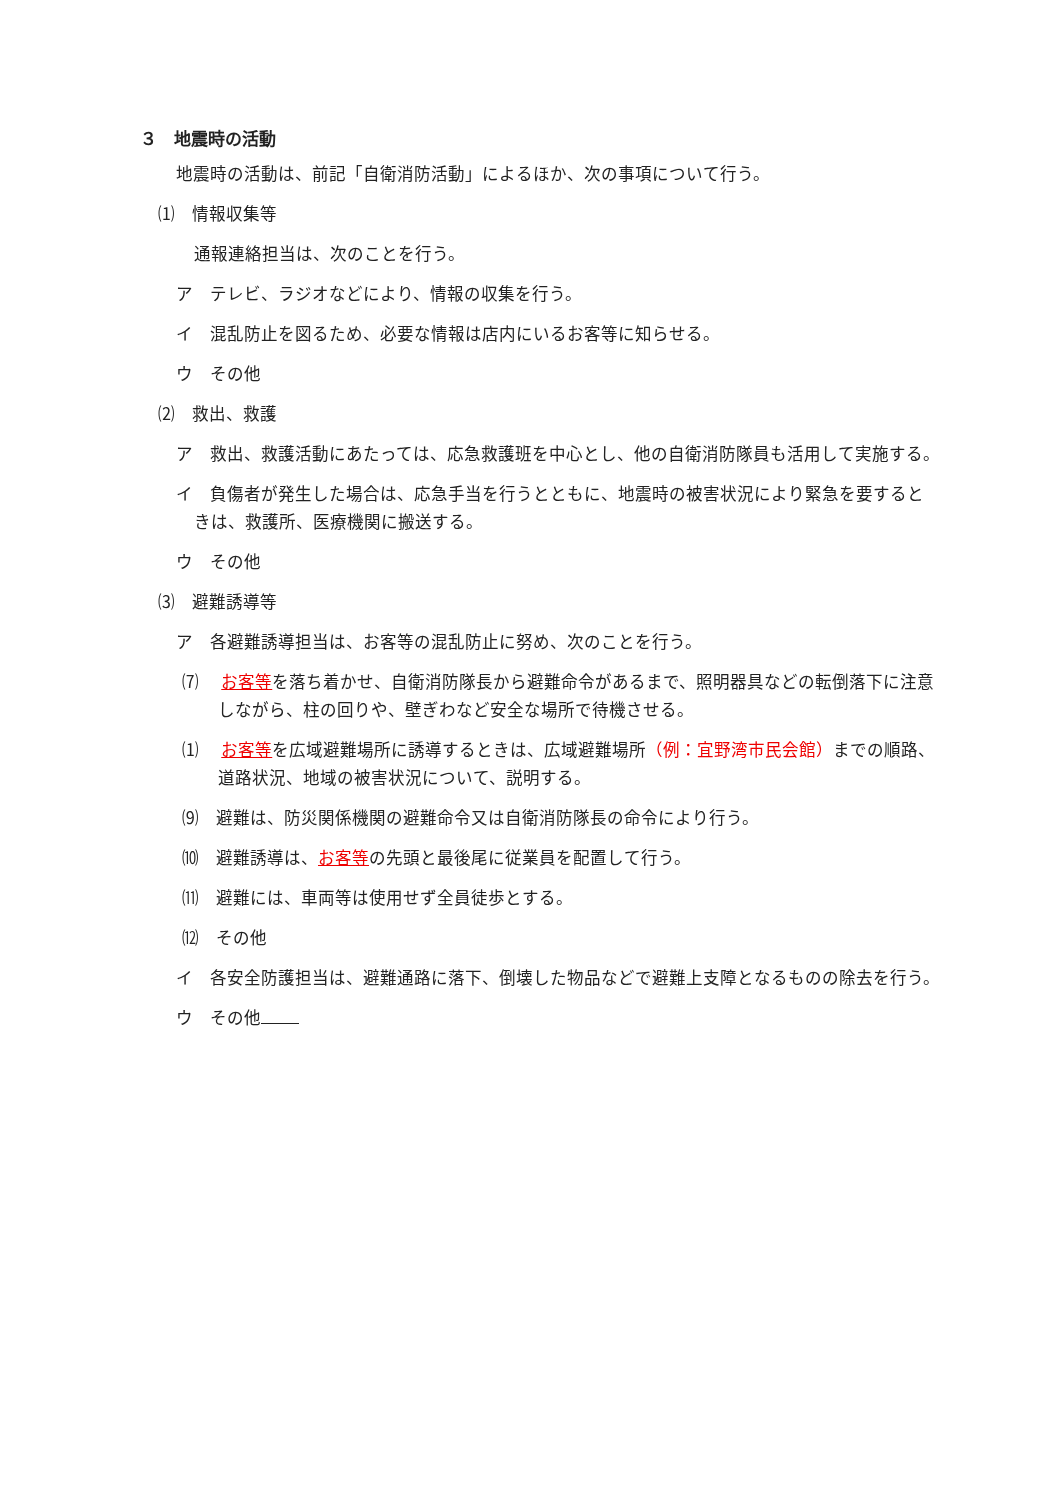３　地震時の活動
地震時の活動は、前記「自衛消防活動」によるほか、次の事項について行う。
⑴　情報収集等
通報連絡担当は、次のことを行う。
ア　テレビ、ラジオなどにより、情報の収集を行う。
イ　混乱防止を図るため、必要な情報は店内にいるお客等に知らせる。
ウ　その他
⑵　救出、救護
ア　救出、救護活動にあたっては、応急救護班を中心とし、他の自衛消防隊員も活用して実施する。
イ　負傷者が発生した場合は、応急手当を行うとともに、地震時の被害状況により緊急を要するときは、救護所、医療機関に搬送する。
ウ　その他
⑶　避難誘導等
ア　各避難誘導担当は、お客等の混乱防止に努め、次のことを行う。
⑺　 お客等を落ち着かせ、自衛消防隊長から避難命令があるまで、照明器具などの転倒落下に注意しながら、柱の回りや、壁ぎわなど安全な場所で待機させる。
⑴　 お客等を広域避難場所に誘導するときは、広域避難場所（例：宜野湾市民会館）までの順路、道路状況、地域の被害状況について、説明する。
⑼　避難は、防災関係機関の避難命令又は自衛消防隊長の命令により行う。
⑽　避難誘導は、お客等の先頭と最後尾に従業員を配置して行う。
⑾　避難には、車両等は使用せず全員徒歩とする。
⑿　その他
イ　各安全防護担当は、避難通路に落下、倒壊した物品などで避難上支障となるものの除去を行う。
ウ　その他